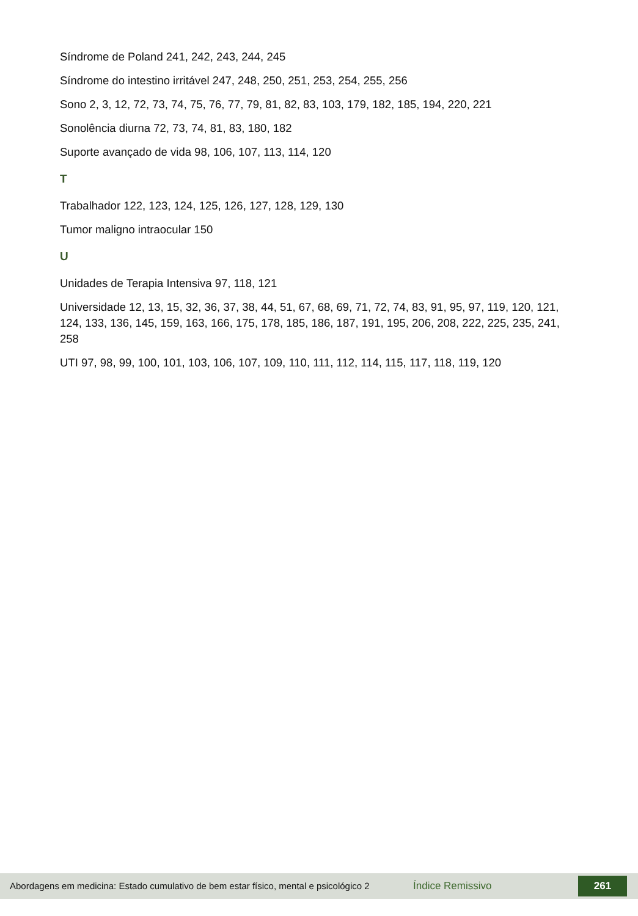Síndrome de Poland 241, 242, 243, 244, 245
Síndrome do intestino irritável 247, 248, 250, 251, 253, 254, 255, 256
Sono 2, 3, 12, 72, 73, 74, 75, 76, 77, 79, 81, 82, 83, 103, 179, 182, 185, 194, 220, 221
Sonolência diurna 72, 73, 74, 81, 83, 180, 182
Suporte avançado de vida 98, 106, 107, 113, 114, 120
T
Trabalhador 122, 123, 124, 125, 126, 127, 128, 129, 130
Tumor maligno intraocular 150
U
Unidades de Terapia Intensiva 97, 118, 121
Universidade 12, 13, 15, 32, 36, 37, 38, 44, 51, 67, 68, 69, 71, 72, 74, 83, 91, 95, 97, 119, 120, 121, 124, 133, 136, 145, 159, 163, 166, 175, 178, 185, 186, 187, 191, 195, 206, 208, 222, 225, 235, 241, 258
UTI 97, 98, 99, 100, 101, 103, 106, 107, 109, 110, 111, 112, 114, 115, 117, 118, 119, 120
Abordagens em medicina: Estado cumulativo de bem estar físico, mental e psicológico 2
Índice Remissivo
261